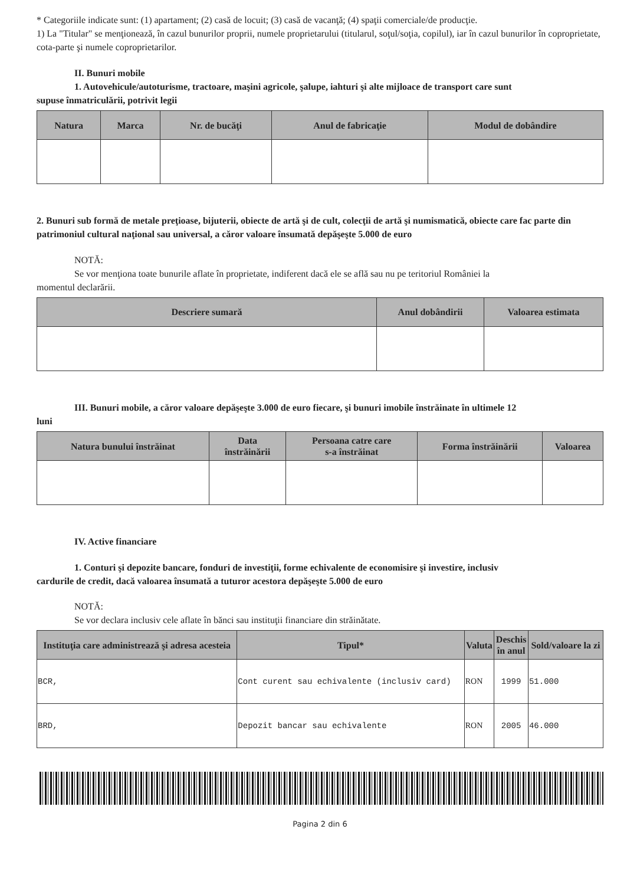* Categoriile indicate sunt: (1) apartament; (2) casă de locuit; (3) casă de vacanţă; (4) spaţii comerciale/de producţie.
1) La "Titular" se menţionează, în cazul bunurilor proprii, numele proprietarului (titularul, soţul/soţia, copilul), iar în cazul bunurilor în coproprietate, cota-parte şi numele coproprietarilor.
II. Bunuri mobile
1. Autovehicule/autoturisme, tractoare, maşini agricole, şalupe, iahturi şi alte mijloace de transport care sunt
supuse înmatriculării, potrivit legii
| Natura | Marca | Nr. de bucăţi | Anul de fabricaţie | Modul de dobândire |
| --- | --- | --- | --- | --- |
2. Bunuri sub formă de metale preţioase, bijuterii, obiecte de artă şi de cult, colecţii de artă şi numismatică, obiecte care fac parte din patrimoniul cultural naţional sau universal, a căror valoare însumată depăşeşte 5.000 de euro
NOTĂ:
Se vor menţiona toate bunurile aflate în proprietate, indiferent dacă ele se află sau nu pe teritoriul României la
momentul declarării.
| Descriere sumară | Anul dobândirii | Valoarea estimata |
| --- | --- | --- |
III. Bunuri mobile, a căror valoare depăşeşte 3.000 de euro fiecare, şi bunuri imobile înstrăinate în ultimele 12
luni
| Natura bunului înstrăinat | Data înstrăinării | Persoana catre care s-a înstrăinat | Forma înstrăinării | Valoarea |
| --- | --- | --- | --- | --- |
IV. Active financiare
1. Conturi şi depozite bancare, fonduri de investiţii, forme echivalente de economisire şi investire, inclusiv
cardurile de credit, dacă valoarea însumată a tuturor acestora depăşeşte 5.000 de euro
NOTĂ:
Se vor declara inclusiv cele aflate în bănci sau instituţii financiare din străinătate.
| Instituţia care administrează şi adresa acesteia | Tipul* | Valuta | Deschis în anul | Sold/valoare la zi |
| --- | --- | --- | --- | --- |
| BCR, | Cont curent sau echivalente (inclusiv card) | RON | 1999 | 51.000 |
| BRD, | Depozit bancar sau echivalente | RON | 2005 | 46.000 |
Pagina 2 din 6